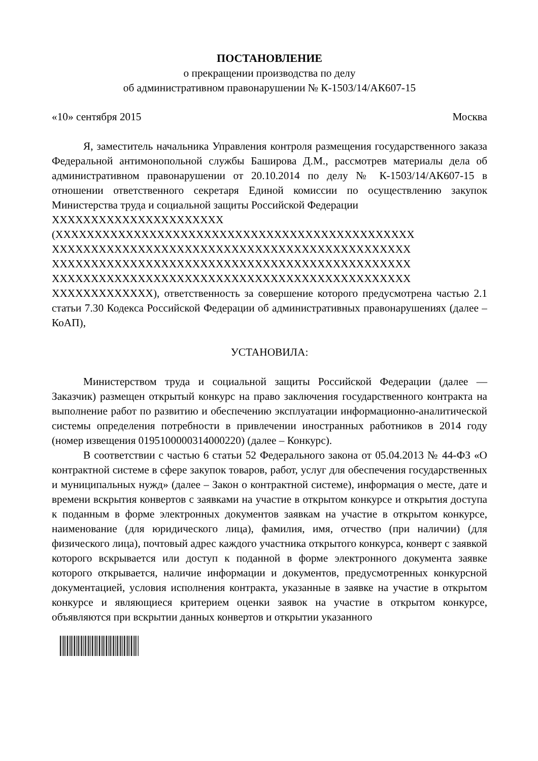ПОСТАНОВЛЕНИЕ
о прекращении производства по делу
об административном правонарушении № К-1503/14/АК607-15
«10» сентября 2015 Москва
Я, заместитель начальника Управления контроля размещения государственного заказа Федеральной антимонопольной службы Баширова Д.М., рассмотрев материалы дела об административном правонарушении от 20.10.2014 по делу № К-1503/14/АК607-15 в отношении ответственного секретаря Единой комиссии по осуществлению закупок Министерства труда и социальной защиты Российской Федерации
XXXXXXXXXXXXXXXXXXXXXX
(XXXXXXXXXXXXXXXXXXXXXXXXXXXXXXXXXXXXXXXXXXXXXX
XXXXXXXXXXXXXXXXXXXXXXXXXXXXXXXXXXXXXXXXXXXXXX
XXXXXXXXXXXXXXXXXXXXXXXXXXXXXXXXXXXXXXXXXXXXXX
XXXXXXXXXXXXXXXXXXXXXXXXXXXXXXXXXXXXXXXXXXXXXX
XXXXXXXXXXXXX), ответственность за совершение которого предусмотрена частью 2.1 статьи 7.30 Кодекса Российской Федерации об административных правонарушениях (далее – КоАП),
УСТАНОВИЛА:
Министерством труда и социальной защиты Российской Федерации (далее — Заказчик) размещен открытый конкурс на право заключения государственного контракта на выполнение работ по развитию и обеспечению эксплуатации информационно-аналитической системы определения потребности в привлечении иностранных работников в 2014 году (номер извещения 0195100000314000220) (далее – Конкурс).
В соответствии с частью 6 статьи 52 Федерального закона от 05.04.2013 № 44-ФЗ «О контрактной системе в сфере закупок товаров, работ, услуг для обеспечения государственных и муниципальных нужд» (далее – Закон о контрактной системе), информация о месте, дате и времени вскрытия конвертов с заявками на участие в открытом конкурсе и открытия доступа к поданным в форме электронных документов заявкам на участие в открытом конкурсе, наименование (для юридического лица), фамилия, имя, отчество (при наличии) (для физического лица), почтовый адрес каждого участника открытого конкурса, конверт с заявкой которого вскрывается или доступ к поданной в форме электронного документа заявке которого открывается, наличие информации и документов, предусмотренных конкурсной документацией, условия исполнения контракта, указанные в заявке на участие в открытом конкурсе и являющиеся критерием оценки заявок на участие в открытом конкурсе, объявляются при вскрытии данных конвертов и открытии указанного